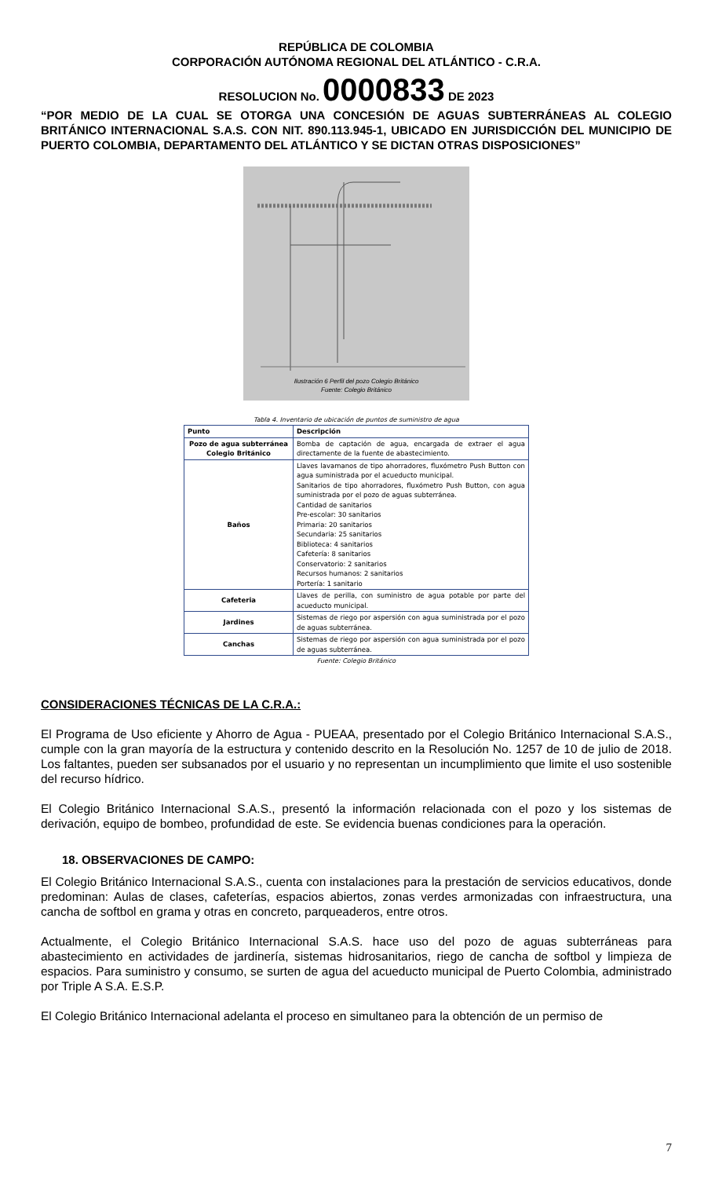REPÚBLICA DE COLOMBIA
CORPORACIÓN AUTÓNOMA REGIONAL DEL ATLÁNTICO - C.R.A.
RESOLUCION No. 0000833 DE 2023
“POR MEDIO DE LA CUAL SE OTORGA UNA CONCESIÓN DE AGUAS SUBTERRÁNEAS AL COLEGIO BRITÁNICO INTERNACIONAL S.A.S. CON NIT. 890.113.945-1, UBICADO EN JURISDICCIÓN DEL MUNICIPIO DE PUERTO COLOMBIA, DEPARTAMENTO DEL ATLÁNTICO Y SE DICTAN OTRAS DISPOSICIONES”
Ilustración 6 Perfil del pozo Colegio Británico
Fuente: Colegio Británico
Tabla 4. Inventario de ubicación de puntos de suministro de agua
| Punto | Descripción |
| --- | --- |
| Pozo de agua subterránea Colegio Británico | Bomba de captación de agua, encargada de extraer el agua directamente de la fuente de abastecimiento. |
| Baños | Llaves lavamanos de tipo ahorradores, fluxómetro Push Button con agua suministrada por el acueducto municipal. Sanitarios de tipo ahorradores, fluxómetro Push Button, con agua suministrada por el pozo de aguas subterránea. Cantidad de sanitarios Pre-escolar: 30 sanitarios Primaria: 20 sanitarios Secundaria: 25 sanitarios Biblioteca: 4 sanitarios Cafetería: 8 sanitarios Conservatorio: 2 sanitarios Recursos humanos: 2 sanitarios Portería: 1 sanitario |
| Cafeteria | Llaves de perilla, con suministro de agua potable por parte del acueducto municipal. |
| Jardines | Sistemas de riego por aspersión con agua suministrada por el pozo de aguas subterránea. |
| Canchas | Sistemas de riego por aspersión con agua suministrada por el pozo de aguas subterránea. |
Fuente: Colegio Británico
CONSIDERACIONES TÉCNICAS DE LA C.R.A.:
El Programa de Uso eficiente y Ahorro de Agua - PUEAA, presentado por el Colegio Británico Internacional S.A.S., cumple con la gran mayoría de la estructura y contenido descrito en la Resolución No. 1257 de 10 de julio de 2018. Los faltantes, pueden ser subsanados por el usuario y no representan un incumplimiento que limite el uso sostenible del recurso hídrico.
El Colegio Británico Internacional S.A.S., presentó la información relacionada con el pozo y los sistemas de derivación, equipo de bombeo, profundidad de este. Se evidencia buenas condiciones para la operación.
18. OBSERVACIONES DE CAMPO:
El Colegio Británico Internacional S.A.S., cuenta con instalaciones para la prestación de servicios educativos, donde predominan: Aulas de clases, cafeterías, espacios abiertos, zonas verdes armonizadas con infraestructura, una cancha de softbol en grama y otras en concreto, parqueaderos, entre otros.
Actualmente, el Colegio Británico Internacional S.A.S. hace uso del pozo de aguas subterráneas para abastecimiento en actividades de jardinería, sistemas hidrosanitarios, riego de cancha de softbol y limpieza de espacios. Para suministro y consumo, se surten de agua del acueducto municipal de Puerto Colombia, administrado por Triple A S.A. E.S.P.
El Colegio Británico Internacional adelanta el proceso en simultaneo para la obtención de un permiso de
7